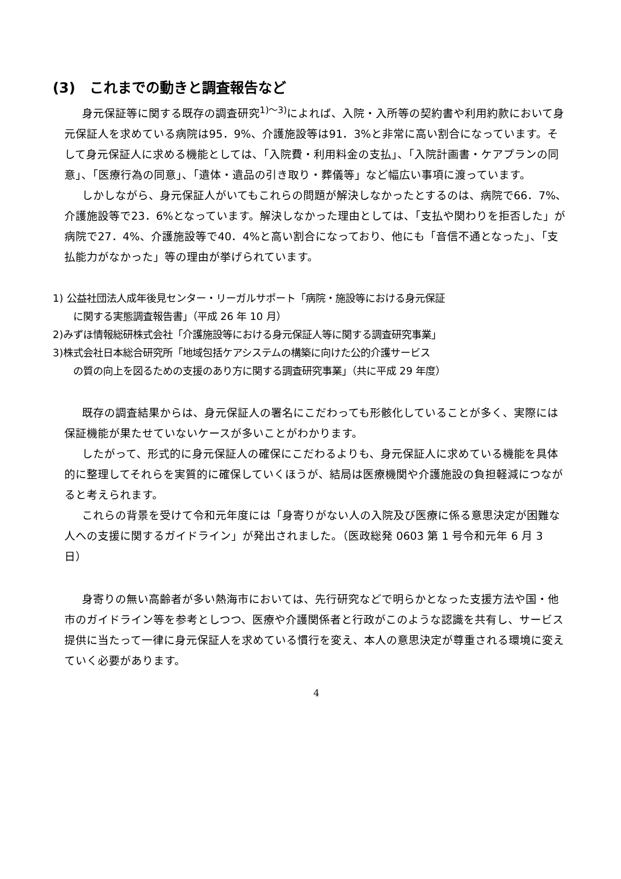(3)　これまでの動きと調査報告など
身元保証等に関する既存の調査研究<sup>1)～3)</sup>によれば、入院・入所等の契約書や利用約款において身元保証人を求めている病院は95．9%、介護施設等は91．3%と非常に高い割合になっています。そして身元保証人に求める機能としては、「入院費・利用料金の支払」、「入院計画書・ケアプランの同意」、「医療行為の同意」、「遺体・遺品の引き取り・葬儀等」など幅広い事項に渡っています。
しかしながら、身元保証人がいてもこれらの問題が解決しなかったとするのは、病院で66．7%、介護施設等で23．6%となっています。解決しなかった理由としては、「支払や関わりを拒否した」が病院で27．4%、介護施設等で40．4%と高い割合になっており、他にも「音信不通となった」、「支払能力がなかった」等の理由が挙げられています。
1) 公益社団法人成年後見センター・リーガルサポート「病院・施設等における身元保証
に関する実態調査報告書」（平成 26 年 10 月）
2)みずほ情報総研株式会社「介護施設等における身元保証人等に関する調査研究事業」
3)株式会社日本総合研究所「地域包括ケアシステムの構築に向けた公的介護サービス
の質の向上を図るための支援のあり方に関する調査研究事業」（共に平成 29 年度）
既存の調査結果からは、身元保証人の署名にこだわっても形骸化していることが多く、実際には保証機能が果たせていないケースが多いことがわかります。
したがって、形式的に身元保証人の確保にこだわるよりも、身元保証人に求めている機能を具体的に整理してそれらを実質的に確保していくほうが、結局は医療機関や介護施設の負担軽減につながると考えられます。
これらの背景を受けて令和元年度には「身寄りがない人の入院及び医療に係る意思決定が困難な人への支援に関するガイドライン」が発出されました。（医政総発 0603 第 1 号令和元年 6 月 3 日）
身寄りの無い高齢者が多い熱海市においては、先行研究などで明らかとなった支援方法や国・他市のガイドライン等を参考としつつ、医療や介護関係者と行政がこのような認識を共有し、サービス提供に当たって一律に身元保証人を求めている慣行を変え、本人の意思決定が尊重される環境に変えていく必要があります。
4